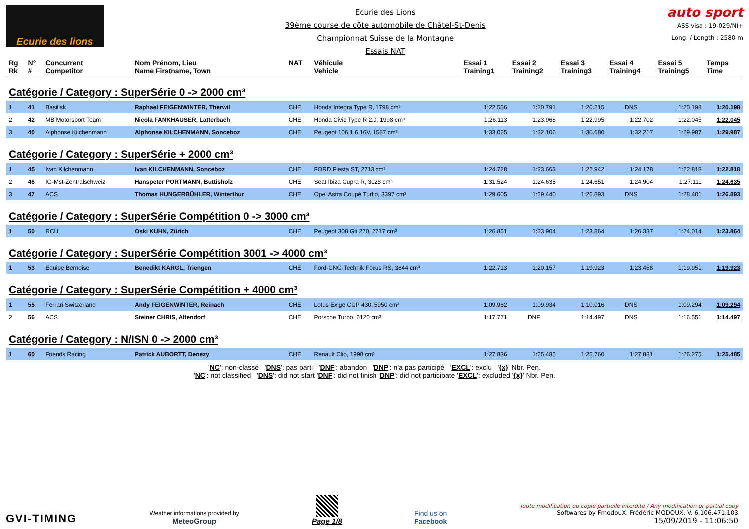Ecurie des lions
Ecurie des Lions
39ème course de côte automobile de Châtel-St-Denis
Championnat Suisse de la Montagne
Essais NAT
auto sport
ASS visa : 19-029/NI+
Long. / Length : 2580 m
| Rg Rk | N° # | Concurrent Competitor | Nom Prénom, Lieu Name Firstname, Town | NAT | Véhicule Vehicle | Essai 1 Training1 | Essai 2 Training2 | Essai 3 Training3 | Essai 4 Training4 | Essai 5 Training5 | Temps Time |
| --- | --- | --- | --- | --- | --- | --- | --- | --- | --- | --- | --- |
| Catégorie / Category : SuperSérie 0 -> 2000 cm³ | | | | | | | | | | | |
| 1 | 41 | Basilisk | Raphael FEIGENWINTER, Therwil | CHE | Honda Integra Type R, 1798 cm³ | 1:22.556 | 1:20.791 | 1:20.215 | DNS | 1:20.198 | 1:20.198 |
| 2 | 42 | MB Motorsport Team | Nicola FANKHAUSER, Latterbach | CHE | Honda Civic Type R 2.0, 1998 cm³ | 1:26.113 | 1:23.968 | 1:22.995 | 1:22.702 | 1:22.045 | 1:22.045 |
| 3 | 40 | Alphonse Kilchenmann | Alphonse KILCHENMANN, Sonceboz | CHE | Peugeot 106 1.6 16V, 1587 cm³ | 1:33.025 | 1:32.106 | 1:30.680 | 1:32.217 | 1:29.987 | 1:29.987 |
| Catégorie / Category : SuperSérie + 2000 cm³ | | | | | | | | | | | |
| 1 | 45 | Ivan Kilchenmann | Ivan KILCHENMANN, Sonceboz | CHE | FORD Fiesta ST, 2713 cm³ | 1:24.728 | 1:23.663 | 1:22.942 | 1:24.178 | 1:22.818 | 1:22.818 |
| 2 | 46 | IG-Mst-Zentralschweiz | Hanspeter PORTMANN, Buttisholz | CHE | Seat Ibiza Cupra R, 3028 cm³ | 1:31.524 | 1:24.635 | 1:24.651 | 1:24.904 | 1:27.111 | 1:24.635 |
| 3 | 47 | ACS | Thomas HUNGERBÜHLER, Winterthur | CHE | Opel Astra Coupé Turbo, 3397 cm³ | 1:29.605 | 1:29.440 | 1:26.893 | DNS | 1:28.401 | 1:26.893 |
| Catégorie / Category : SuperSérie Compétition 0 -> 3000 cm³ | | | | | | | | | | | |
| 1 | 50 | RCU | Oski KUHN, Zürich | CHE | Peugeot 308 Gti 270, 2717 cm³ | 1:26.861 | 1:23.904 | 1:23.864 | 1:26.337 | 1:24.014 | 1:23.864 |
| Catégorie / Category : SuperSérie Compétition 3001 -> 4000 cm³ | | | | | | | | | | | |
| 1 | 53 | Equipe Bernoise | Benedikt KARGL, Triengen | CHE | Ford-CNG-Technik Focus RS, 3844 cm³ | 1:22.713 | 1:20.157 | 1:19.923 | 1:23.458 | 1:19.951 | 1:19.923 |
| Catégorie / Category : SuperSérie Compétition + 4000 cm³ | | | | | | | | | | | |
| 1 | 55 | Ferrari Switzerland | Andy FEIGENWINTER, Reinach | CHE | Lotus Exige CUP 430, 5950 cm³ | 1:09.962 | 1:09.934 | 1:10.016 | DNS | 1:09.294 | 1:09.294 |
| 2 | 56 | ACS | Steiner CHRIS, Altendorf | CHE | Porsche Turbo, 6120 cm³ | 1:17.771 | DNF | 1:14.497 | DNS | 1:16.551 | 1:14.497 |
| Catégorie / Category : N/ISN 0 -> 2000 cm³ | | | | | | | | | | | |
| 1 | 60 | Friends Racing | Patrick AUBORTT, Denezy | CHE | Renault Clio, 1998 cm³ | 1:27.836 | 1:25.485 | 1:25.760 | 1:27.881 | 1:26.275 | 1:25.485 |
'NC': non-classé 'DNS': pas parti 'DNF': abandon 'DNP': n'a pas participé 'EXCL': exclu '{x}' Nbr. Pen.
'NC': not classified 'DNS': did not start 'DNF': did not finish 'DNP': did not participate 'EXCL': excluded '{x}' Nbr. Pen.
GVI-TIMING
Weather informations provided by
MeteoGroup
Page 1/8
Find us on
Facebook
Toute modification ou copie partielle interdite / Any modification or partial copy
Softwares by FmodouX, Frédéric MODOUX, V. 6.106.471.103
15/09/2019 - 11:06:50